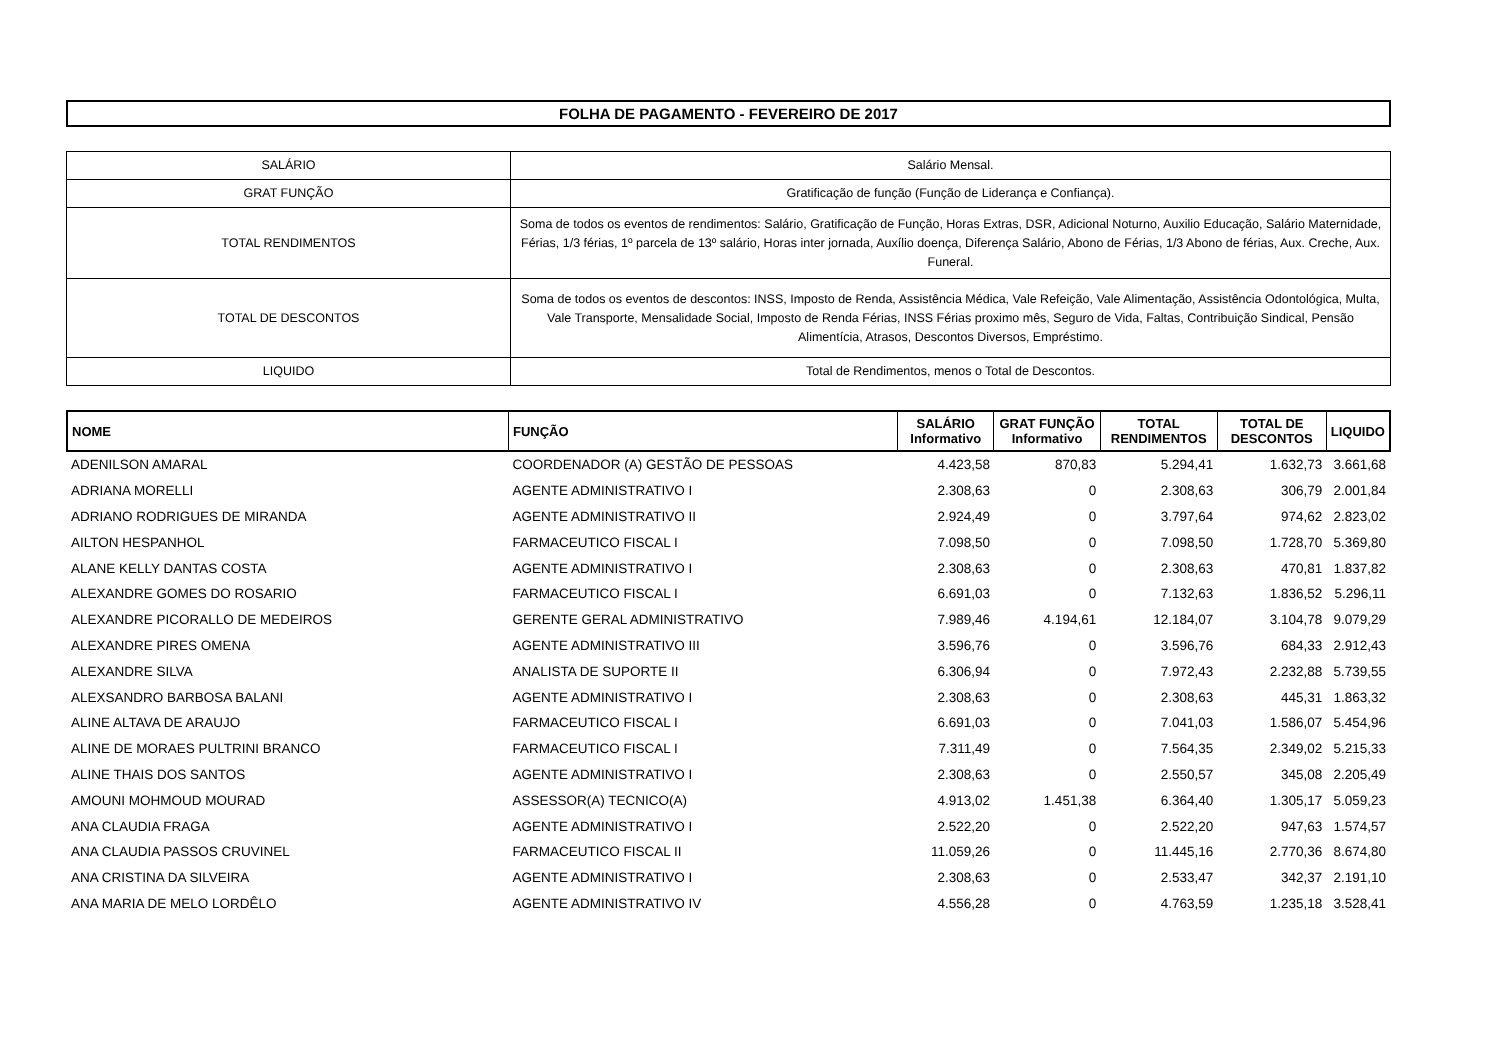FOLHA DE PAGAMENTO - FEVEREIRO DE 2017
| SALÁRIO | Salário Mensal. |
| GRAT FUNÇÃO | Gratificação de função (Função de Liderança e Confiança). |
| TOTAL RENDIMENTOS | Soma de todos os eventos de rendimentos: Salário, Gratificação de Função, Horas Extras, DSR, Adicional Noturno, Auxilio Educação, Salário Maternidade, Férias, 1/3 férias, 1º parcela de 13º salário, Horas inter jornada, Auxílio doença, Diferença Salário, Abono de Férias, 1/3 Abono de férias, Aux. Creche, Aux. Funeral. |
| TOTAL DE DESCONTOS | Soma de todos os eventos de descontos: INSS, Imposto de Renda, Assistência Médica, Vale Refeição, Vale Alimentação, Assistência Odontológica, Multa, Vale Transporte, Mensalidade Social, Imposto de Renda Férias, INSS Férias proximo mês, Seguro de Vida, Faltas, Contribuição Sindical, Pensão Alimentícia, Atrasos, Descontos Diversos, Empréstimo. |
| LIQUIDO | Total de Rendimentos, menos o Total de Descontos. |
| NOME | FUNÇÃO | SALÁRIO Informativo | GRAT FUNÇÃO Informativo | TOTAL RENDIMENTOS | TOTAL DE DESCONTOS | LIQUIDO |
| --- | --- | --- | --- | --- | --- | --- |
| ADENILSON AMARAL | COORDENADOR (A) GESTÃO DE PESSOAS | 4.423,58 | 870,83 | 5.294,41 | 1.632,73 | 3.661,68 |
| ADRIANA MORELLI | AGENTE ADMINISTRATIVO I | 2.308,63 | 0 | 2.308,63 | 306,79 | 2.001,84 |
| ADRIANO RODRIGUES DE MIRANDA | AGENTE ADMINISTRATIVO II | 2.924,49 | 0 | 3.797,64 | 974,62 | 2.823,02 |
| AILTON HESPANHOL | FARMACEUTICO FISCAL I | 7.098,50 | 0 | 7.098,50 | 1.728,70 | 5.369,80 |
| ALANE KELLY DANTAS COSTA | AGENTE ADMINISTRATIVO I | 2.308,63 | 0 | 2.308,63 | 470,81 | 1.837,82 |
| ALEXANDRE GOMES DO ROSARIO | FARMACEUTICO FISCAL I | 6.691,03 | 0 | 7.132,63 | 1.836,52 | 5.296,11 |
| ALEXANDRE PICORALLO DE MEDEIROS | GERENTE GERAL ADMINISTRATIVO | 7.989,46 | 4.194,61 | 12.184,07 | 3.104,78 | 9.079,29 |
| ALEXANDRE PIRES OMENA | AGENTE ADMINISTRATIVO III | 3.596,76 | 0 | 3.596,76 | 684,33 | 2.912,43 |
| ALEXANDRE SILVA | ANALISTA DE SUPORTE II | 6.306,94 | 0 | 7.972,43 | 2.232,88 | 5.739,55 |
| ALEXSANDRO BARBOSA BALANI | AGENTE ADMINISTRATIVO I | 2.308,63 | 0 | 2.308,63 | 445,31 | 1.863,32 |
| ALINE ALTAVA DE ARAUJO | FARMACEUTICO FISCAL I | 6.691,03 | 0 | 7.041,03 | 1.586,07 | 5.454,96 |
| ALINE DE MORAES PULTRINI BRANCO | FARMACEUTICO FISCAL I | 7.311,49 | 0 | 7.564,35 | 2.349,02 | 5.215,33 |
| ALINE THAIS DOS SANTOS | AGENTE ADMINISTRATIVO I | 2.308,63 | 0 | 2.550,57 | 345,08 | 2.205,49 |
| AMOUNI MOHMOUD MOURAD | ASSESSOR(A) TECNICO(A) | 4.913,02 | 1.451,38 | 6.364,40 | 1.305,17 | 5.059,23 |
| ANA CLAUDIA FRAGA | AGENTE ADMINISTRATIVO I | 2.522,20 | 0 | 2.522,20 | 947,63 | 1.574,57 |
| ANA CLAUDIA PASSOS CRUVINEL | FARMACEUTICO FISCAL II | 11.059,26 | 0 | 11.445,16 | 2.770,36 | 8.674,80 |
| ANA CRISTINA DA SILVEIRA | AGENTE ADMINISTRATIVO I | 2.308,63 | 0 | 2.533,47 | 342,37 | 2.191,10 |
| ANA MARIA DE MELO LORDÊLO | AGENTE ADMINISTRATIVO IV | 4.556,28 | 0 | 4.763,59 | 1.235,18 | 3.528,41 |